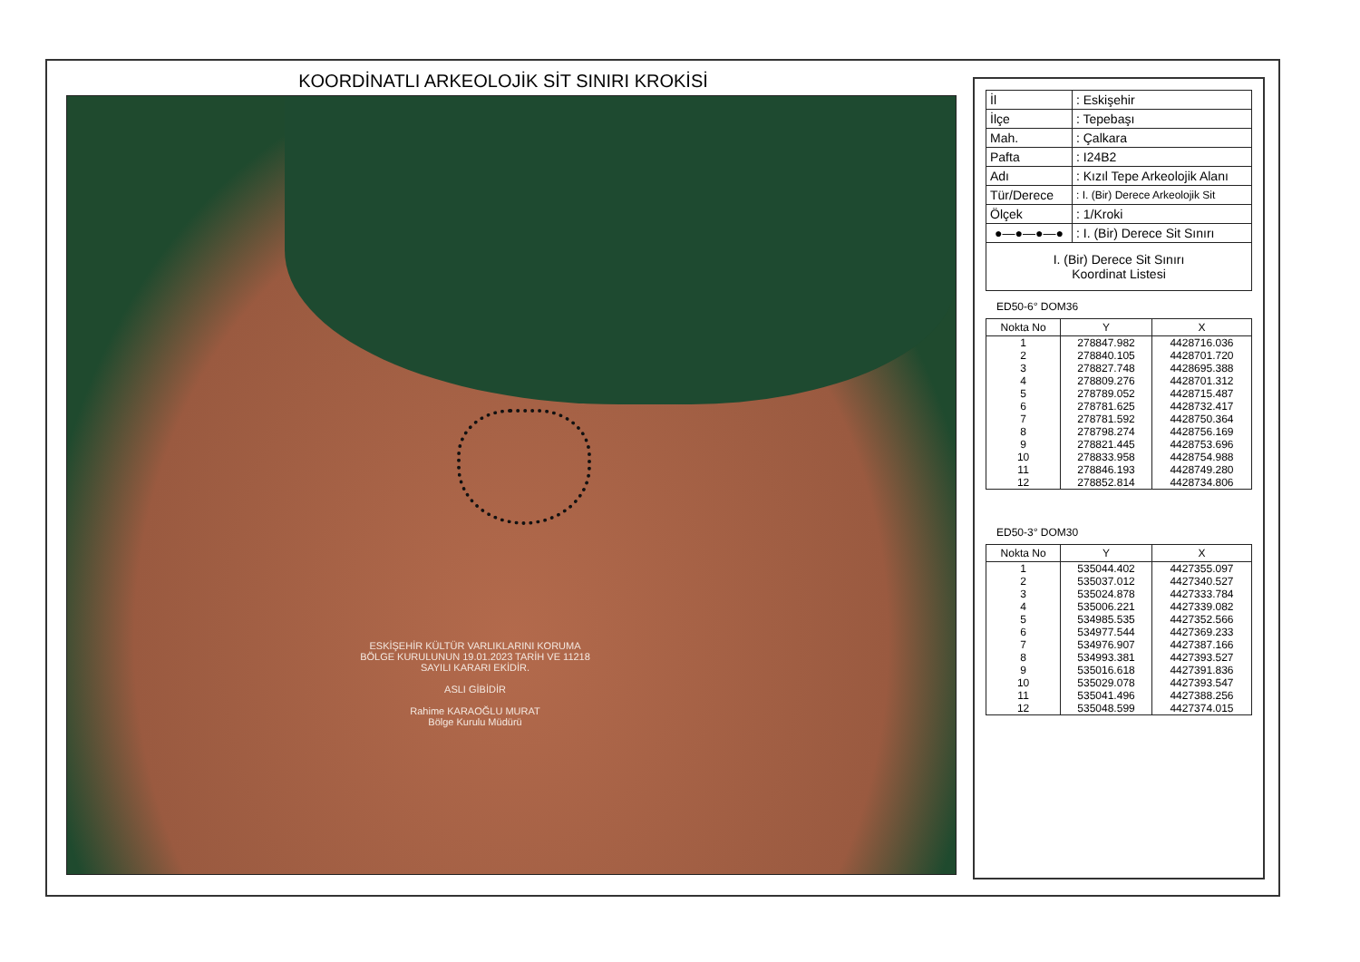KOORDİNATLI ARKEOLOJİK SİT SINIRI KROKİSİ
ESKİŞEHİR KÜLTÜR VARLIKLARINI KORUMA BÖLGE KURULUNUN 19.01.2023 TARİH VE 11218 SAYILI KARARI EKİDİR.
ASLI GİBİDİR
Rahime KARAOĞLU MURAT
Bölge Kurulu Müdürü
| İl | : Eskişehir |
| İlçe | : Tepebaşı |
| Mah. | : Çalkara |
| Pafta | : I24B2 |
| Adı | : Kızıl Tepe Arkeolojik Alanı |
| Tür/Derece | : I. (Bir) Derece Arkeolojik Sit |
| Ölçek | : 1/Kroki |
| ●—●—●—● | : I. (Bir) Derece Sit Sınırı |
| I. (Bir) Derece Sit Sınırı Koordinat Listesi | |
ED50-6° DOM36
| Nokta No | Y | X |
| --- | --- | --- |
| 1 | 278847.982 | 4428716.036 |
| 2 | 278840.105 | 4428701.720 |
| 3 | 278827.748 | 4428695.388 |
| 4 | 278809.276 | 4428701.312 |
| 5 | 278789.052 | 4428715.487 |
| 6 | 278781.625 | 4428732.417 |
| 7 | 278781.592 | 4428750.364 |
| 8 | 278798.274 | 4428756.169 |
| 9 | 278821.445 | 4428753.696 |
| 10 | 278833.958 | 4428754.988 |
| 11 | 278846.193 | 4428749.280 |
| 12 | 278852.814 | 4428734.806 |
ED50-3° DOM30
| Nokta No | Y | X |
| --- | --- | --- |
| 1 | 535044.402 | 4427355.097 |
| 2 | 535037.012 | 4427340.527 |
| 3 | 535024.878 | 4427333.784 |
| 4 | 535006.221 | 4427339.082 |
| 5 | 534985.535 | 4427352.566 |
| 6 | 534977.544 | 4427369.233 |
| 7 | 534976.907 | 4427387.166 |
| 8 | 534993.381 | 4427393.527 |
| 9 | 535016.618 | 4427391.836 |
| 10 | 535029.078 | 4427393.547 |
| 11 | 535041.496 | 4427388.256 |
| 12 | 535048.599 | 4427374.015 |